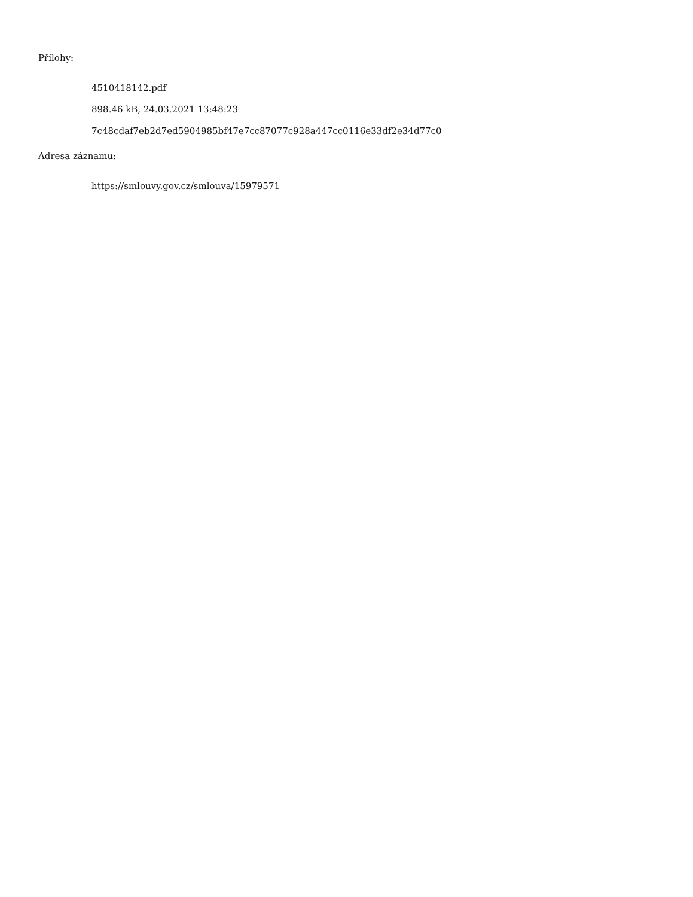Přílohy:
4510418142.pdf
898.46 kB, 24.03.2021 13:48:23
7c48cdaf7eb2d7ed5904985bf47e7cc87077c928a447cc0116e33df2e34d77c0
Adresa záznamu:
https://smlouvy.gov.cz/smlouva/15979571